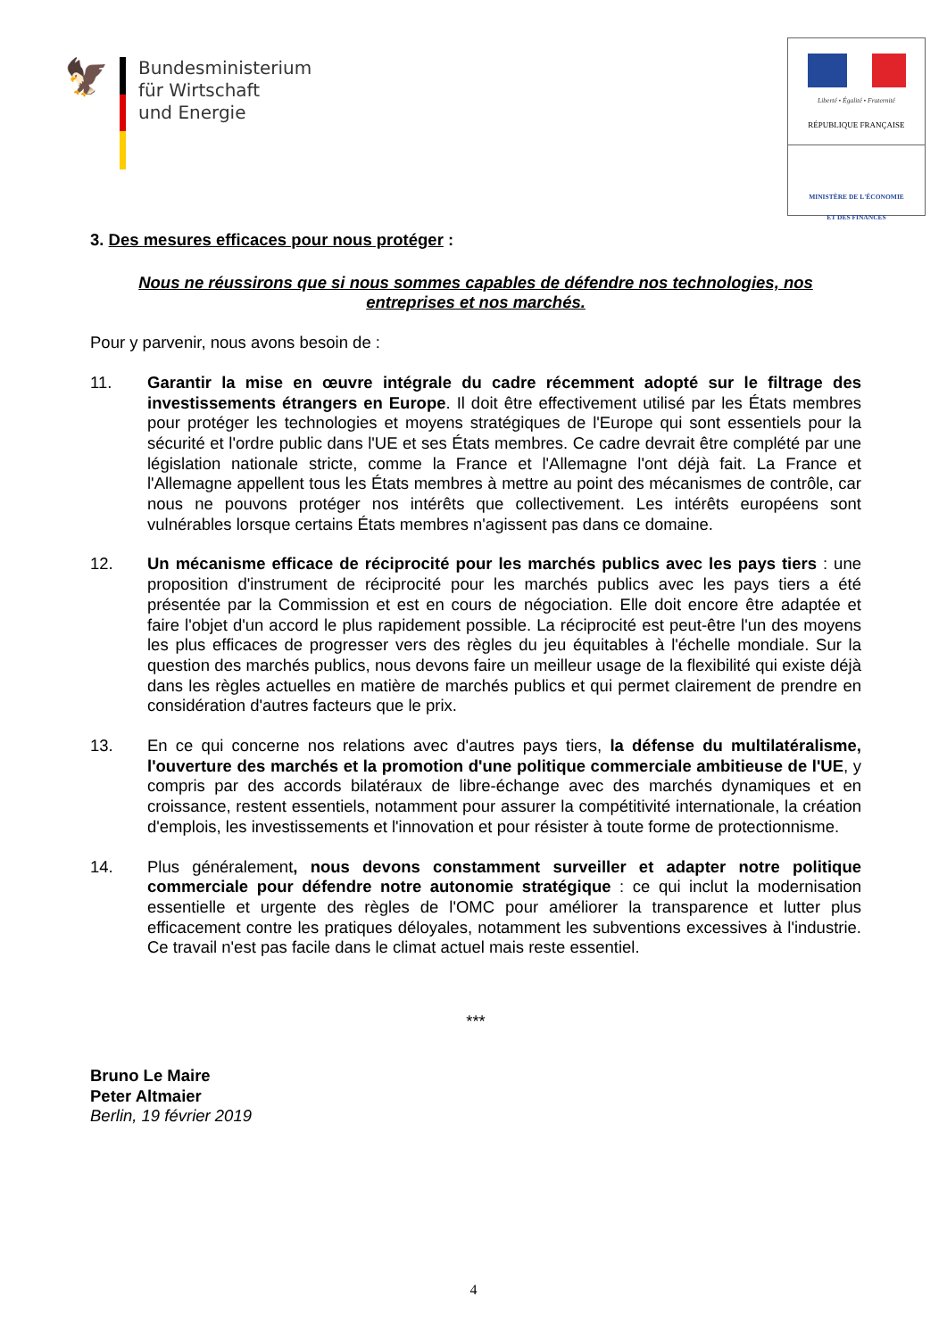🦅
Bundesministerium
für Wirtschaft
und Energie
Liberté • Égalité • Fraternité
RÉPUBLIQUE FRANÇAISE
MINISTÈRE DE L'ÉCONOMIE
ET DES FINANCES
3. Des mesures efficaces pour nous protéger :
Nous ne réussirons que si nous sommes capables de défendre nos technologies, nos entreprises et nos marchés.
Pour y parvenir, nous avons besoin de :
11. Garantir la mise en œuvre intégrale du cadre récemment adopté sur le filtrage des investissements étrangers en Europe. Il doit être effectivement utilisé par les États membres pour protéger les technologies et moyens stratégiques de l'Europe qui sont essentiels pour la sécurité et l'ordre public dans l'UE et ses États membres. Ce cadre devrait être complété par une législation nationale stricte, comme la France et l'Allemagne l'ont déjà fait. La France et l'Allemagne appellent tous les États membres à mettre au point des mécanismes de contrôle, car nous ne pouvons protéger nos intérêts que collectivement. Les intérêts européens sont vulnérables lorsque certains États membres n'agissent pas dans ce domaine.
12. Un mécanisme efficace de réciprocité pour les marchés publics avec les pays tiers : une proposition d'instrument de réciprocité pour les marchés publics avec les pays tiers a été présentée par la Commission et est en cours de négociation. Elle doit encore être adaptée et faire l'objet d'un accord le plus rapidement possible. La réciprocité est peut-être l'un des moyens les plus efficaces de progresser vers des règles du jeu équitables à l'échelle mondiale. Sur la question des marchés publics, nous devons faire un meilleur usage de la flexibilité qui existe déjà dans les règles actuelles en matière de marchés publics et qui permet clairement de prendre en considération d'autres facteurs que le prix.
13. En ce qui concerne nos relations avec d'autres pays tiers, la défense du multilatéralisme, l'ouverture des marchés et la promotion d'une politique commerciale ambitieuse de l'UE, y compris par des accords bilatéraux de libre-échange avec des marchés dynamiques et en croissance, restent essentiels, notamment pour assurer la compétitivité internationale, la création d'emplois, les investissements et l'innovation et pour résister à toute forme de protectionnisme.
14. Plus généralement, nous devons constamment surveiller et adapter notre politique commerciale pour défendre notre autonomie stratégique : ce qui inclut la modernisation essentielle et urgente des règles de l'OMC pour améliorer la transparence et lutter plus efficacement contre les pratiques déloyales, notamment les subventions excessives à l'industrie. Ce travail n'est pas facile dans le climat actuel mais reste essentiel.
***
Bruno Le Maire
Peter Altmaier
Berlin, 19 février 2019
4